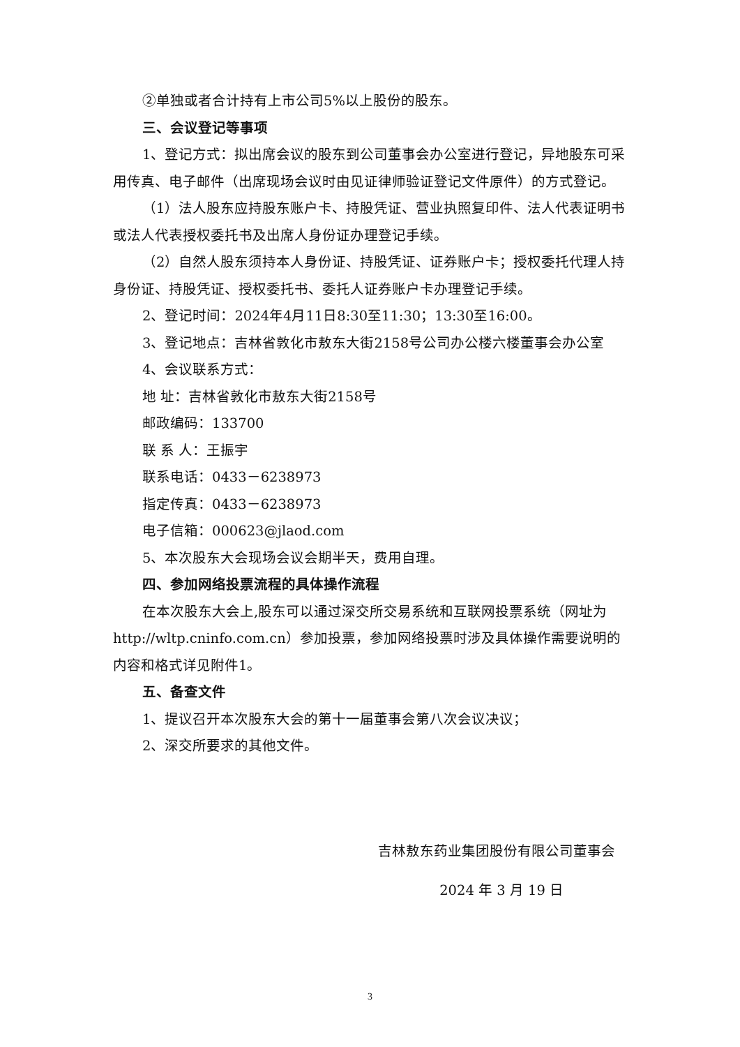②单独或者合计持有上市公司5%以上股份的股东。
三、会议登记等事项
1、登记方式：拟出席会议的股东到公司董事会办公室进行登记，异地股东可采用传真、电子邮件（出席现场会议时由见证律师验证登记文件原件）的方式登记。
（1）法人股东应持股东账户卡、持股凭证、营业执照复印件、法人代表证明书或法人代表授权委托书及出席人身份证办理登记手续。
（2）自然人股东须持本人身份证、持股凭证、证券账户卡；授权委托代理人持身份证、持股凭证、授权委托书、委托人证券账户卡办理登记手续。
2、登记时间：2024年4月11日8:30至11:30；13:30至16:00。
3、登记地点：吉林省敦化市敖东大街2158号公司办公楼六楼董事会办公室
4、会议联系方式：
地 址：吉林省敦化市敖东大街2158号
邮政编码：133700
联 系 人：王振宇
联系电话：0433－6238973
指定传真：0433－6238973
电子信箱：000623@jlaod.com
5、本次股东大会现场会议会期半天，费用自理。
四、参加网络投票流程的具体操作流程
在本次股东大会上,股东可以通过深交所交易系统和互联网投票系统（网址为http://wltp.cninfo.com.cn）参加投票，参加网络投票时涉及具体操作需要说明的内容和格式详见附件1。
五、备查文件
1、提议召开本次股东大会的第十一届董事会第八次会议决议；
2、深交所要求的其他文件。
吉林敖东药业集团股份有限公司董事会
2024 年 3 月 19 日
3